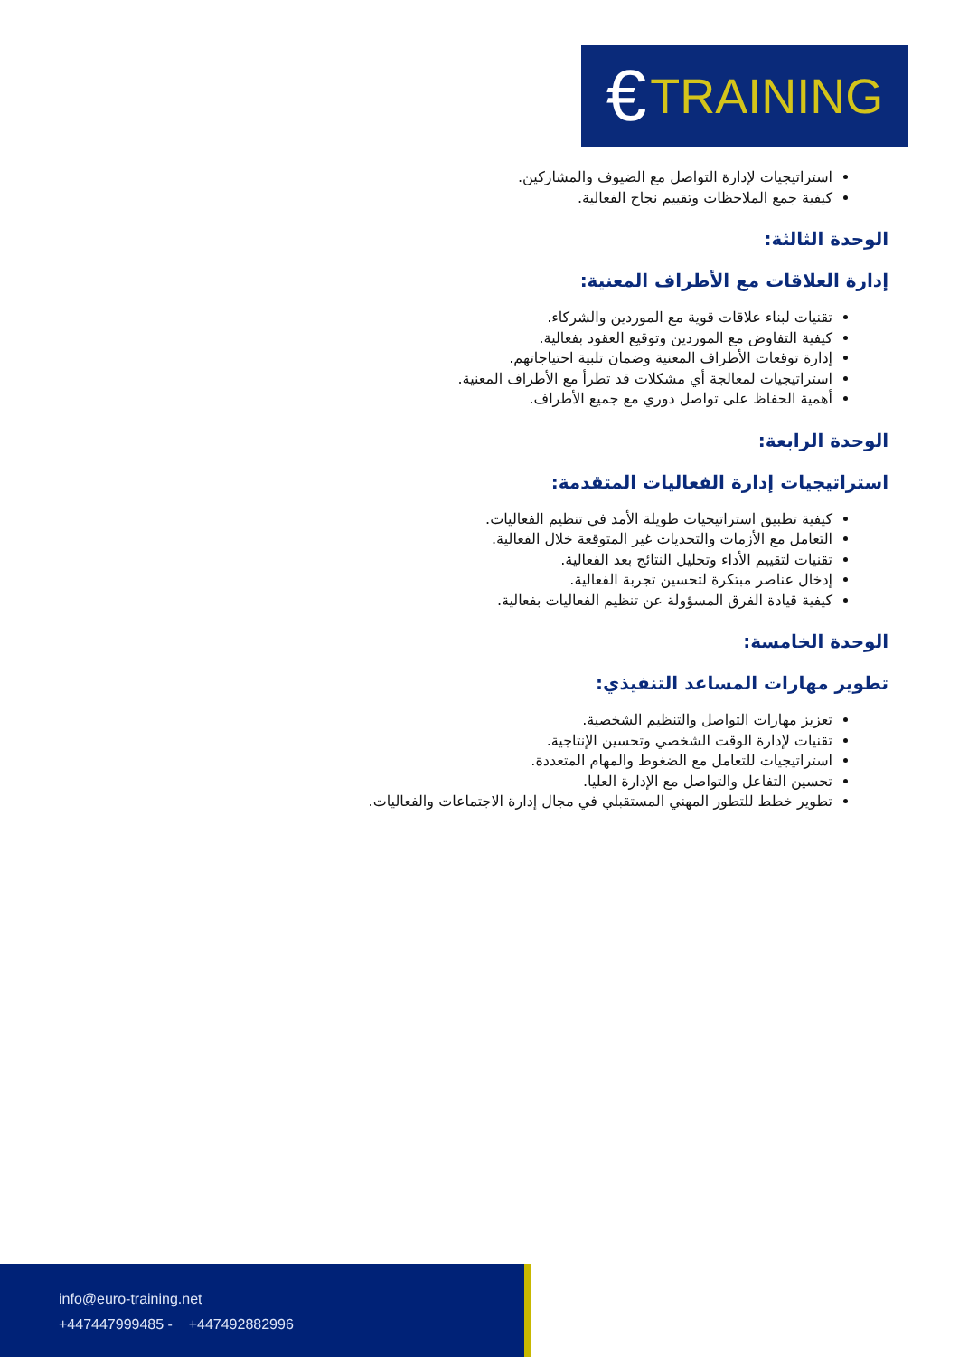€ TRAINING
استراتيجيات لإدارة التواصل مع الضيوف والمشاركين.
كيفية جمع الملاحظات وتقييم نجاح الفعالية.
الوحدة الثالثة:
إدارة العلاقات مع الأطراف المعنية:
تقنيات لبناء علاقات قوية مع الموردين والشركاء.
كيفية التفاوض مع الموردين وتوقيع العقود بفعالية.
إدارة توقعات الأطراف المعنية وضمان تلبية احتياجاتهم.
استراتيجيات لمعالجة أي مشكلات قد تطرأ مع الأطراف المعنية.
أهمية الحفاظ على تواصل دوري مع جميع الأطراف.
الوحدة الرابعة:
استراتيجيات إدارة الفعاليات المتقدمة:
كيفية تطبيق استراتيجيات طويلة الأمد في تنظيم الفعاليات.
التعامل مع الأزمات والتحديات غير المتوقعة خلال الفعالية.
تقنيات لتقييم الأداء وتحليل النتائج بعد الفعالية.
إدخال عناصر مبتكرة لتحسين تجربة الفعالية.
كيفية قيادة الفرق المسؤولة عن تنظيم الفعاليات بفعالية.
الوحدة الخامسة:
تطوير مهارات المساعد التنفيذي:
تعزيز مهارات التواصل والتنظيم الشخصية.
تقنيات لإدارة الوقت الشخصي وتحسين الإنتاجية.
استراتيجيات للتعامل مع الضغوط والمهام المتعددة.
تحسين التفاعل والتواصل مع الإدارة العليا.
تطوير خطط للتطور المهني المستقبلي في مجال إدارة الاجتماعات والفعاليات.
info@euro-training.net
+447447999485 - +447492882996